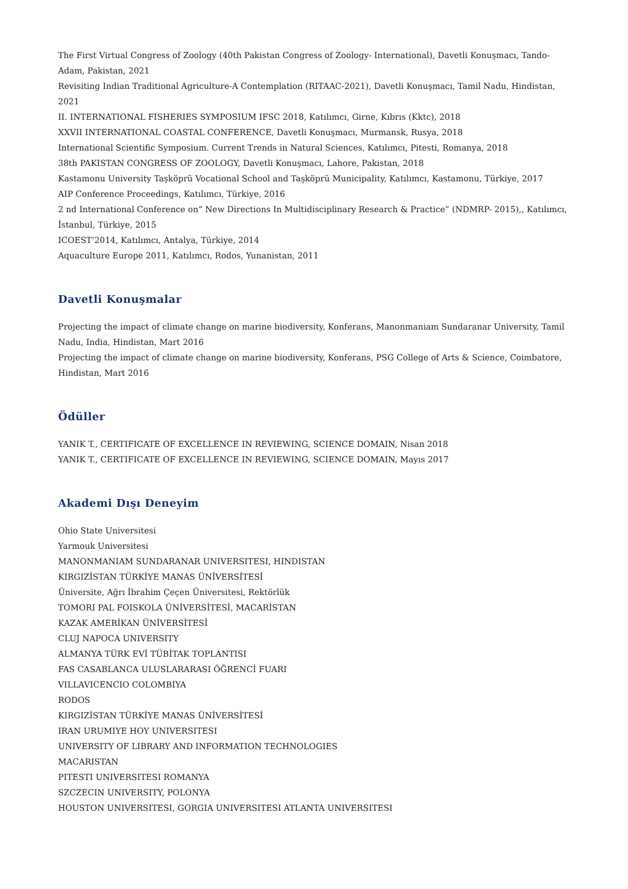The First Virtual Congress of Zoology (40th Pakistan Congress of Zoology- International), Davetli Konuşmacı, Tando-Adam, Pakistan, 2021
Revisiting Indian Traditional Agriculture-A Contemplation (RITAAC-2021), Davetli Konuşmacı, Tamil Nadu, Hindistan, 2021
II. INTERNATIONAL FISHERIES SYMPOSIUM IFSC 2018, Katılımcı, Girne, Kıbrıs (Kktc), 2018
XXVII INTERNATIONAL COASTAL CONFERENCE, Davetli Konuşmacı, Murmansk, Rusya, 2018
International Scientific Symposium. Current Trends in Natural Sciences, Katılımcı, Pitesti, Romanya, 2018
38th PAKISTAN CONGRESS OF ZOOLOGY, Davetli Konuşmacı, Lahore, Pakistan, 2018
Kastamonu University Taşköprü Vocational School and Taşköprü Municipality, Katılımcı, Kastamonu, Türkiye, 2017
AIP Conference Proceedings, Katılımcı, Türkiye, 2016
2 nd International Conference on“ New Directions In Multidisciplinary Research & Practice” (NDMRP- 2015),, Katılımcı, İstanbul, Türkiye, 2015
ICOEST’2014, Katılımcı, Antalya, Türkiye, 2014
Aquaculture Europe 2011, Katılımcı, Rodos, Yunanistan, 2011
Davetli Konuşmalar
Projecting the impact of climate change on marine biodiversity, Konferans, Manonmaniam Sundaranar University, Tamil Nadu, India, Hindistan, Mart 2016
Projecting the impact of climate change on marine biodiversity, Konferans, PSG College of Arts & Science, Coimbatore, Hindistan, Mart 2016
Ödüller
YANIK T., CERTIFICATE OF EXCELLENCE IN REVIEWING, SCIENCE DOMAIN, Nisan 2018
YANIK T., CERTIFICATE OF EXCELLENCE IN REVIEWING, SCIENCE DOMAIN, Mayıs 2017
Akademi Dışı Deneyim
Ohio State Universitesi
Yarmouk Universitesi
MANONMANIAM SUNDARANAR UNIVERSITESI, HINDISTAN
KIRGIZİSTAN TÜRKİYE MANAS ÜNİVERSİTESİ
Üniversite, Ağrı İbrahim Çeçen Üniversitesi, Rektörlük
TOMORI PAL FOISKOLA ÜNİVERSİTESİ, MACARİSTAN
KAZAK AMERİKAN ÜNİVERSİTESİ
CLUJ NAPOCA UNIVERSITY
ALMANYA TÜRK EVİ TÜBİTAK TOPLANTISI
FAS CASABLANCA ULUSLARARASI ÖĞRENCİ FUARI
VILLAVICENCIO COLOMBIYA
RODOS
KIRGIZİSTAN TÜRKİYE MANAS ÜNİVERSİTESİ
IRAN URUMIYE HOY UNIVERSITESI
UNIVERSITY OF LIBRARY AND INFORMATION TECHNOLOGIES
MACARISTAN
PITESTI UNIVERSITESI ROMANYA
SZCZECIN UNIVERSITY, POLONYA
HOUSTON UNIVERSITESI, GORGIA UNIVERSITESI ATLANTA UNIVERSITESI